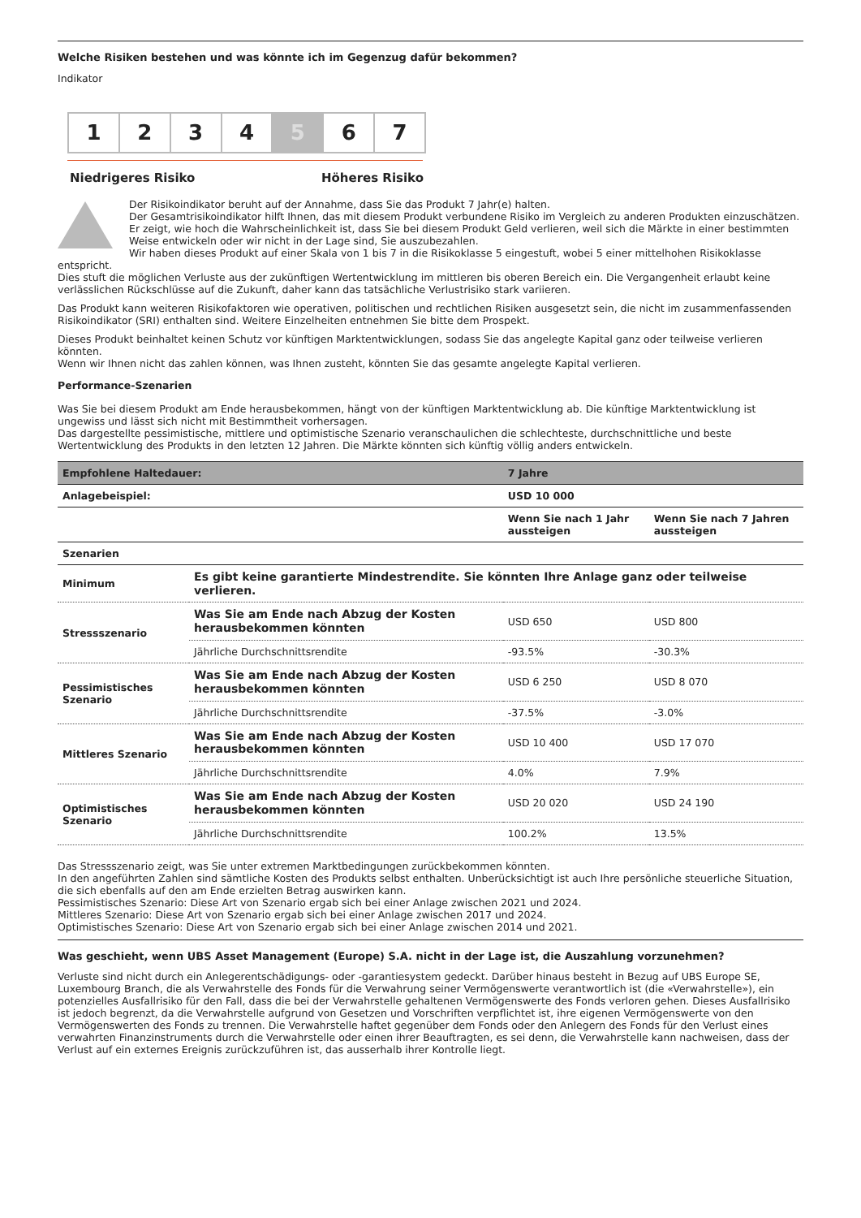Welche Risiken bestehen und was könnte ich im Gegenzug dafür bekommen?
Indikator
1 2 3 4 5 6 7
Niedrigeres Risiko Höheres Risiko
Der Risikoindikator beruht auf der Annahme, dass Sie das Produkt 7 Jahr(e) halten.
Der Gesamtrisikoindikator hilft Ihnen, das mit diesem Produkt verbundene Risiko im Vergleich zu anderen Produkten einzuschätzen. Er zeigt, wie hoch die Wahrscheinlichkeit ist, dass Sie bei diesem Produkt Geld verlieren, weil sich die Märkte in einer bestimmten Weise entwickeln oder wir nicht in der Lage sind, Sie auszubezahlen.
Wir haben dieses Produkt auf einer Skala von 1 bis 7 in die Risikoklasse 5 eingestuft, wobei 5 einer mittelhohen Risikoklasse
entspricht.
Dies stuft die möglichen Verluste aus der zukünftigen Wertentwicklung im mittleren bis oberen Bereich ein. Die Vergangenheit erlaubt keine verlässlichen Rückschlüsse auf die Zukunft, daher kann das tatsächliche Verlustrisiko stark variieren.
Das Produkt kann weiteren Risikofaktoren wie operativen, politischen und rechtlichen Risiken ausgesetzt sein, die nicht im zusammenfassenden Risikoindikator (SRI) enthalten sind. Weitere Einzelheiten entnehmen Sie bitte dem Prospekt.
Dieses Produkt beinhaltet keinen Schutz vor künftigen Marktentwicklungen, sodass Sie das angelegte Kapital ganz oder teilweise verlieren könnten.
Wenn wir Ihnen nicht das zahlen können, was Ihnen zusteht, könnten Sie das gesamte angelegte Kapital verlieren.
Performance-Szenarien
Was Sie bei diesem Produkt am Ende herausbekommen, hängt von der künftigen Marktentwicklung ab. Die künftige Marktentwicklung ist ungewiss und lässt sich nicht mit Bestimmtheit vorhersagen.
Das dargestellte pessimistische, mittlere und optimistische Szenario veranschaulichen die schlechteste, durchschnittliche und beste Wertentwicklung des Produkts in den letzten 12 Jahren. Die Märkte könnten sich künftig völlig anders entwickeln.
| Empfohlene Haltedauer: | | 7 Jahre | |
| --- | --- | --- | --- |
| Anlagebeispiel: | | USD 10 000 | |
| | | Wenn Sie nach 1 Jahr aussteigen | Wenn Sie nach 7 Jahren aussteigen |
| Szenarien | | | |
| Minimum | Es gibt keine garantierte Mindestrendite. Sie könnten Ihre Anlage ganz oder teilweise verlieren. | | |
| Stressszenario | Was Sie am Ende nach Abzug der Kosten herausbekommen könnten | USD 650 | USD 800 |
| | Jährliche Durchschnittsrendite | -93.5% | -30.3% |
| Pessimistisches Szenario | Was Sie am Ende nach Abzug der Kosten herausbekommen könnten | USD 6 250 | USD 8 070 |
| | Jährliche Durchschnittsrendite | -37.5% | -3.0% |
| Mittleres Szenario | Was Sie am Ende nach Abzug der Kosten herausbekommen könnten | USD 10 400 | USD 17 070 |
| | Jährliche Durchschnittsrendite | 4.0% | 7.9% |
| Optimistisches Szenario | Was Sie am Ende nach Abzug der Kosten herausbekommen könnten | USD 20 020 | USD 24 190 |
| | Jährliche Durchschnittsrendite | 100.2% | 13.5% |
Das Stressszenario zeigt, was Sie unter extremen Marktbedingungen zurückbekommen könnten.
In den angeführten Zahlen sind sämtliche Kosten des Produkts selbst enthalten. Unberücksichtigt ist auch Ihre persönliche steuerliche Situation, die sich ebenfalls auf den am Ende erzielten Betrag auswirken kann.
Pessimistisches Szenario: Diese Art von Szenario ergab sich bei einer Anlage zwischen 2021 und 2024.
Mittleres Szenario: Diese Art von Szenario ergab sich bei einer Anlage zwischen 2017 und 2024.
Optimistisches Szenario: Diese Art von Szenario ergab sich bei einer Anlage zwischen 2014 und 2021.
Was geschieht, wenn UBS Asset Management (Europe) S.A. nicht in der Lage ist, die Auszahlung vorzunehmen?
Verluste sind nicht durch ein Anlegerentschädigungs- oder -garantiesystem gedeckt. Darüber hinaus besteht in Bezug auf UBS Europe SE, Luxembourg Branch, die als Verwahrstelle des Fonds für die Verwahrung seiner Vermögenswerte verantwortlich ist (die «Verwahrstelle»), ein potenzielles Ausfallrisiko für den Fall, dass die bei der Verwahrstelle gehaltenen Vermögenswerte des Fonds verloren gehen. Dieses Ausfallrisiko ist jedoch begrenzt, da die Verwahrstelle aufgrund von Gesetzen und Vorschriften verpflichtet ist, ihre eigenen Vermögenswerte von den Vermögenswerten des Fonds zu trennen. Die Verwahrstelle haftet gegenüber dem Fonds oder den Anlegern des Fonds für den Verlust eines verwahrten Finanzinstruments durch die Verwahrstelle oder einen ihrer Beauftragten, es sei denn, die Verwahrstelle kann nachweisen, dass der Verlust auf ein externes Ereignis zurückzuführen ist, das ausserhalb ihrer Kontrolle liegt.